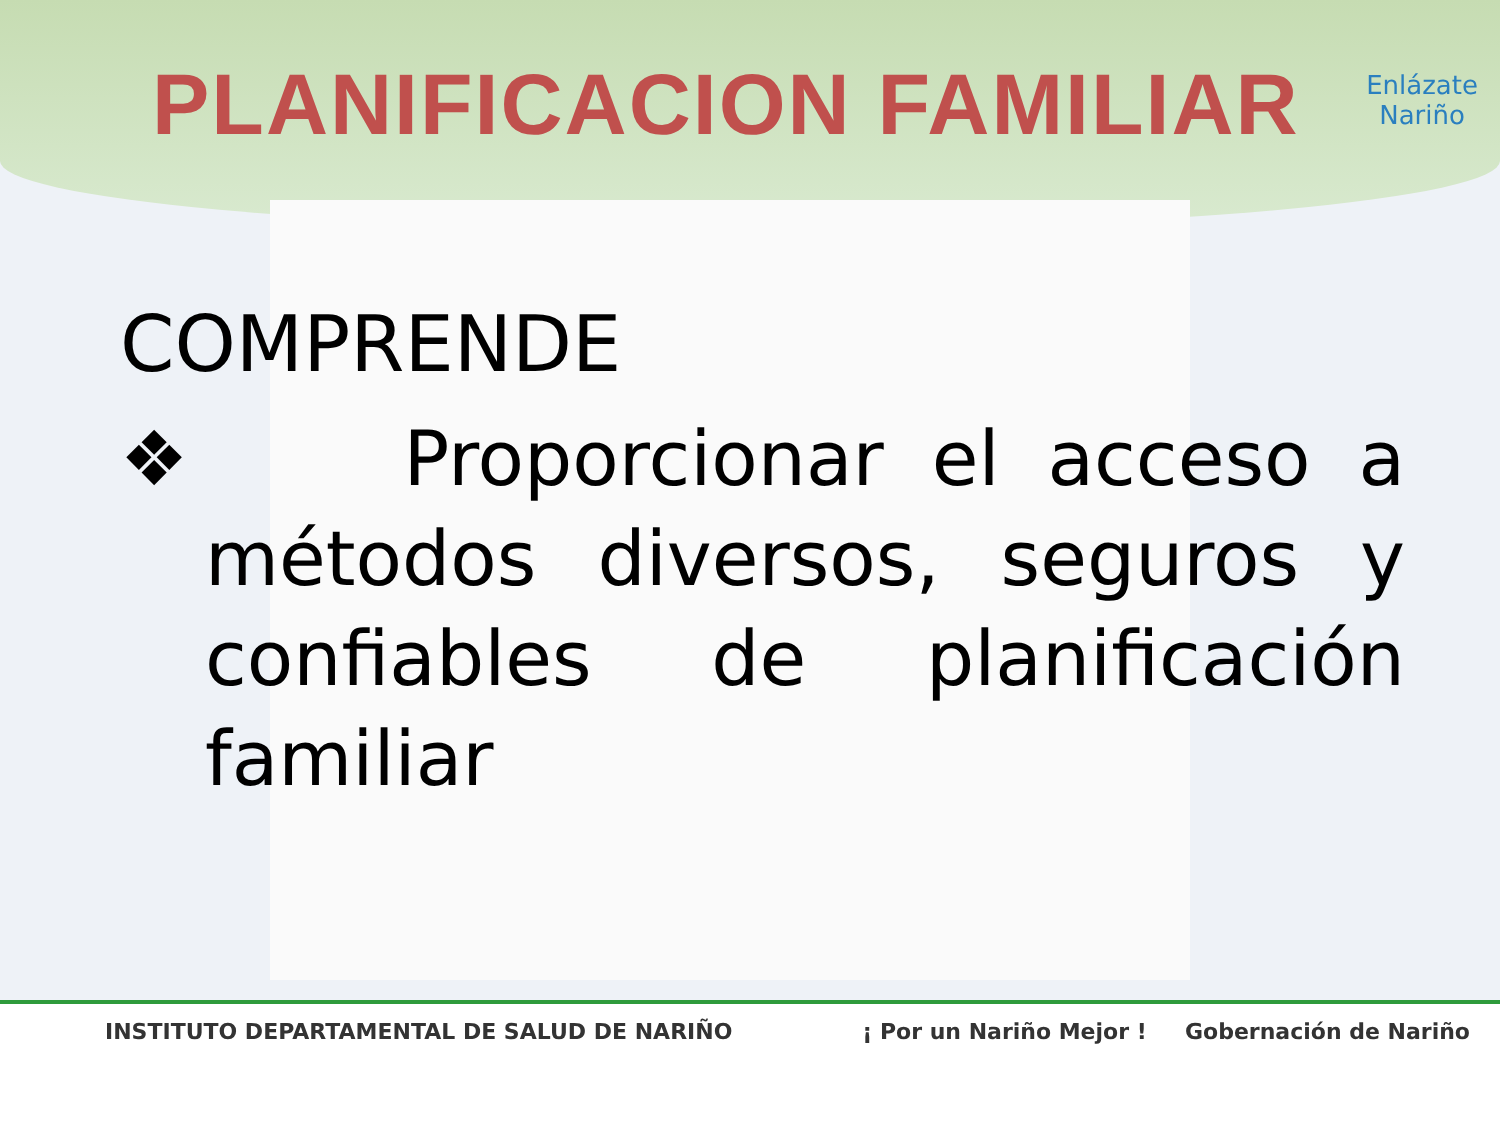PLANIFICACION FAMILIAR
Enlázate
Nariño
COMPRENDE
❖ Proporcionar el acceso a métodos diversos, seguros y confiables de planificación familiar
INSTITUTO DEPARTAMENTAL DE SALUD DE NARIÑO ¡ Por un Nariño Mejor ! Gobernación de Nariño